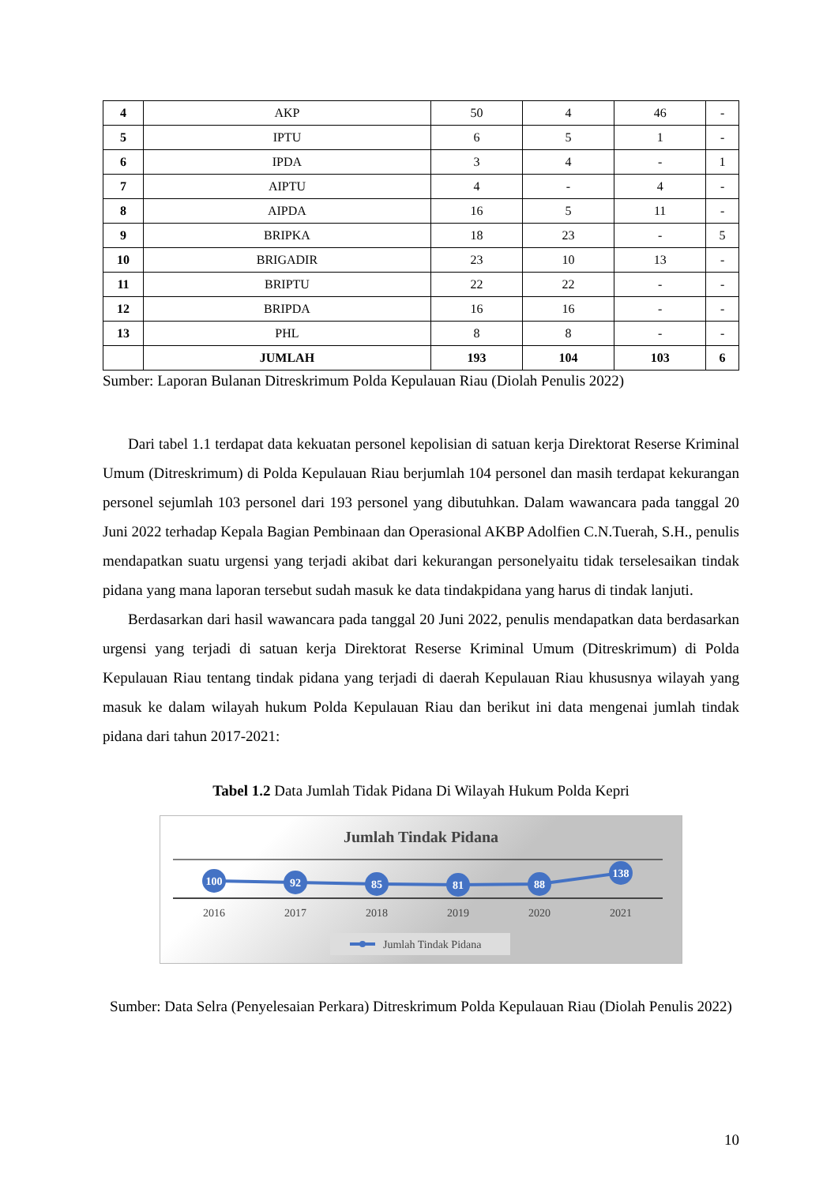| 4 | AKP | 50 | 4 | 46 | - |
| 5 | IPTU | 6 | 5 | 1 | - |
| 6 | IPDA | 3 | 4 | - | 1 |
| 7 | AIPTU | 4 | - | 4 | - |
| 8 | AIPDA | 16 | 5 | 11 | - |
| 9 | BRIPKA | 18 | 23 | - | 5 |
| 10 | BRIGADIR | 23 | 10 | 13 | - |
| 11 | BRIPTU | 22 | 22 | - | - |
| 12 | BRIPDA | 16 | 16 | - | - |
| 13 | PHL | 8 | 8 | - | - |
| | JUMLAH | 193 | 104 | 103 | 6 |
Sumber: Laporan Bulanan Ditreskrimum Polda Kepulauan Riau (Diolah Penulis 2022)
Dari tabel 1.1 terdapat data kekuatan personel kepolisian di satuan kerja Direktorat Reserse Kriminal Umum (Ditreskrimum) di Polda Kepulauan Riau berjumlah 104 personel dan masih terdapat kekurangan personel sejumlah 103 personel dari 193 personel yang dibutuhkan. Dalam wawancara pada tanggal 20 Juni 2022 terhadap Kepala Bagian Pembinaan dan Operasional AKBP Adolfien C.N.Tuerah, S.H., penulis mendapatkan suatu urgensi yang terjadi akibat dari kekurangan personelyaitu tidak terselesaikan tindak pidana yang mana laporan tersebut sudah masuk ke data tindakpidana yang harus di tindak lanjuti.
Berdasarkan dari hasil wawancara pada tanggal 20 Juni 2022, penulis mendapatkan data berdasarkan urgensi yang terjadi di satuan kerja Direktorat Reserse Kriminal Umum (Ditreskrimum) di Polda Kepulauan Riau tentang tindak pidana yang terjadi di daerah Kepulauan Riau khususnya wilayah yang masuk ke dalam wilayah hukum Polda Kepulauan Riau dan berikut ini data mengenai jumlah tindak pidana dari tahun 2017-2021:
Tabel 1.2 Data Jumlah Tidak Pidana Di Wilayah Hukum Polda Kepri
Jumlah Tindak Pidana
100
92
85
81
88
138
2016
2017
2018
2019
2020
2021
Jumlah Tindak Pidana
Sumber: Data Selra (Penyelesaian Perkara) Ditreskrimum Polda Kepulauan Riau (Diolah Penulis 2022)
10